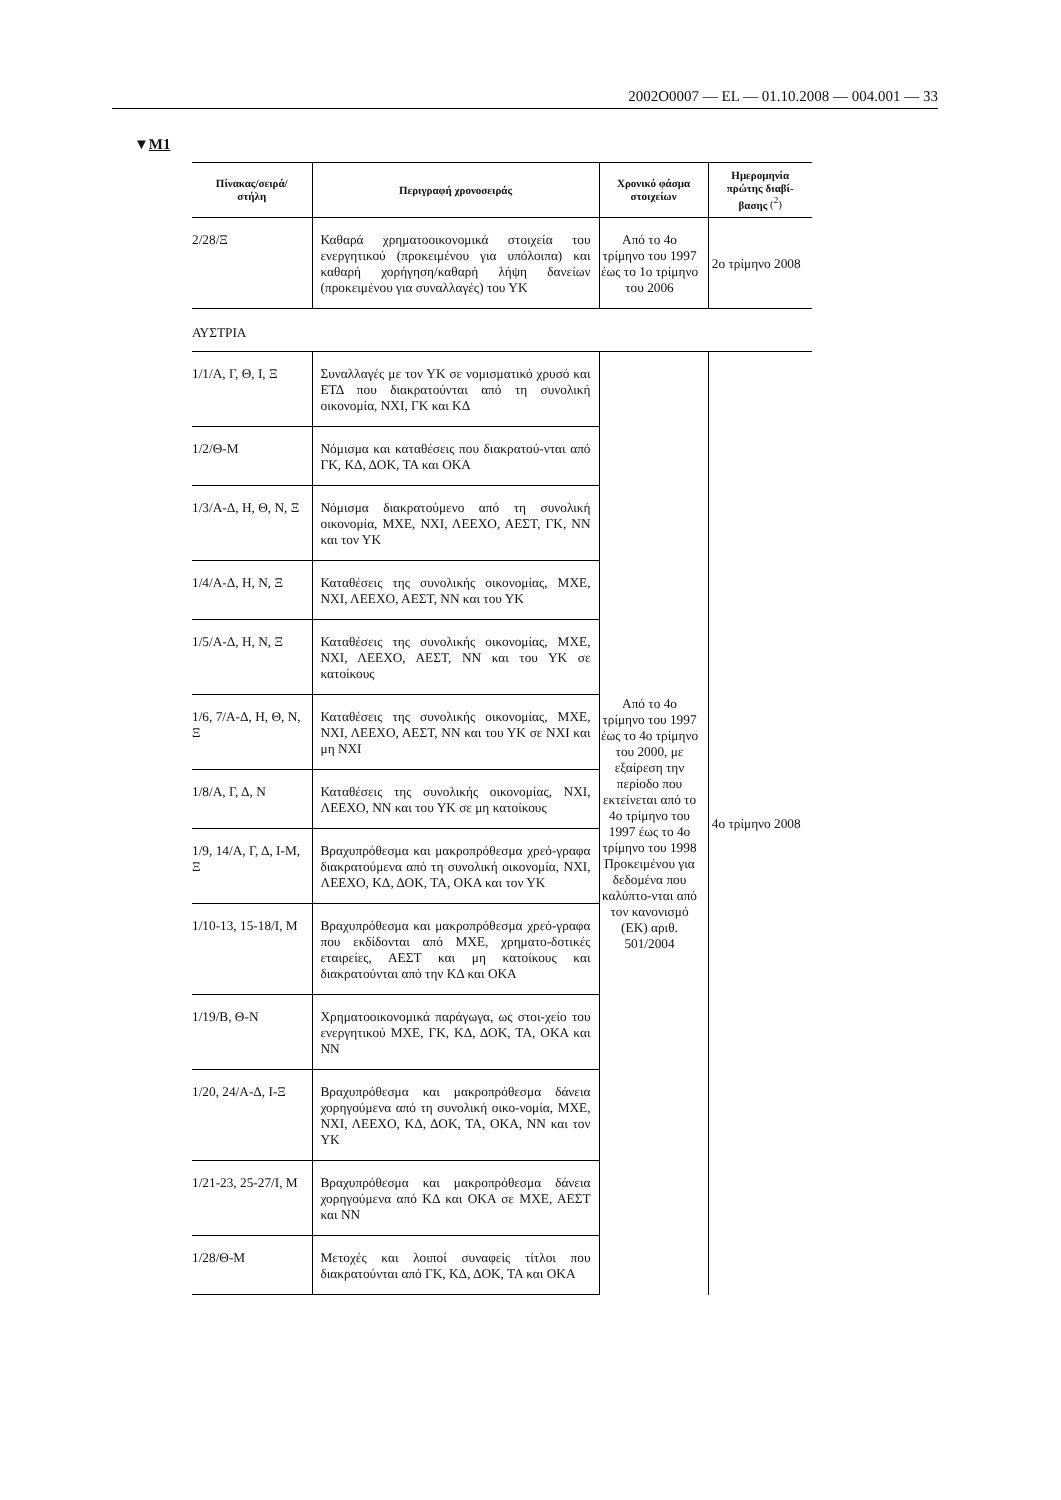2002O0007 — EL — 01.10.2008 — 004.001 — 33
▼M1
| Πίνακας/σειρά/ στήλη | Περιγραφή χρονοσειράς | Χρονικό φάσμα στοιχείων | Ημερομηνία πρώτης διαβί- βασης (<sup>2</sup>) |
| --- | --- | --- | --- |
| 2/28/Ξ | Καθαρά χρηματοοικονομικά στοιχεία του ενεργητικού (προκειμένου για υπόλοιπα) και καθαρή χορήγηση/καθαρή λήψη δανείων (προκειμένου για συναλλαγές) του ΥΚ | Από το 4ο τρίμηνο του 1997 έως το 1ο τρίμηνο του 2006 | 2ο τρίμηνο 2008 |
| ΑΥΣΤΡΙΑ | | | |
| 1/1/Α, Γ, Θ, Ι, Ξ | Συναλλαγές με τον ΥΚ σε νομισματικό χρυσό και ΕΤΔ που διακρατούνται από τη συνολική οικονομία, ΝΧΙ, ΓΚ και ΚΔ | Από το 4ο τρίμηνο του 1997 έως το 4ο τρίμηνο του 2000, με εξαίρεση την περίοδο που εκτείνεται από το 4ο τρίμηνο του 1997 έως το 4ο τρίμηνο του 1998 Προκειμένου για δεδομένα που καλύπτο-νται από τον κανονισμό (ΕΚ) αριθ. 501/2004 | 4ο τρίμηνο 2008 |
| 1/2/Θ-Μ | Νόμισμα και καταθέσεις που διακρατού-νται από ΓΚ, ΚΔ, ΔΟΚ, ΤΑ και ΟΚΑ | | |
| 1/3/Α-Δ, Η, Θ, Ν, Ξ | Νόμισμα διακρατούμενο από τη συνολική οικονομία, ΜΧΕ, ΝΧΙ, ΛΕΕΧΟ, ΑΕΣΤ, ΓΚ, ΝΝ και τον ΥΚ | | |
| 1/4/Α-Δ, Η, Ν, Ξ | Καταθέσεις της συνολικής οικονομίας, ΜΧΕ, ΝΧΙ, ΛΕΕΧΟ, ΑΕΣΤ, ΝΝ και του ΥΚ | | |
| 1/5/Α-Δ, Η, Ν, Ξ | Καταθέσεις της συνολικής οικονομίας, ΜΧΕ, ΝΧΙ, ΛΕΕΧΟ, ΑΕΣΤ, ΝΝ και του ΥΚ σε κατοίκους | | |
| 1/6, 7/Α-Δ, Η, Θ, Ν, Ξ | Καταθέσεις της συνολικής οικονομίας, ΜΧΕ, ΝΧΙ, ΛΕΕΧΟ, ΑΕΣΤ, ΝΝ και του ΥΚ σε ΝΧΙ και μη ΝΧΙ | | |
| 1/8/Α, Γ, Δ, Ν | Καταθέσεις της συνολικής οικονομίας, ΝΧΙ, ΛΕΕΧΟ, ΝΝ και του ΥΚ σε μη κατοίκους | | |
| 1/9, 14/Α, Γ, Δ, Ι-Μ, Ξ | Βραχυπρόθεσμα και μακροπρόθεσμα χρεό-γραφα διακρατούμενα από τη συνολική οικονομία, ΝΧΙ, ΛΕΕΧΟ, ΚΔ, ΔΟΚ, ΤΑ, ΟΚΑ και τον ΥΚ | | |
| 1/10-13, 15-18/Ι, Μ | Βραχυπρόθεσμα και μακροπρόθεσμα χρεό-γραφα που εκδίδονται από ΜΧΕ, χρηματο-δοτικές εταιρείες, ΑΕΣΤ και μη κατοίκους και διακρατούνται από την ΚΔ και ΟΚΑ | | |
| 1/19/Β, Θ-Ν | Χρηματοοικονομικά παράγωγα, ως στοι-χείο του ενεργητικού ΜΧΕ, ΓΚ, ΚΔ, ΔΟΚ, ΤΑ, ΟΚΑ και ΝΝ | | |
| 1/20, 24/Α-Δ, Ι-Ξ | Βραχυπρόθεσμα και μακροπρόθεσμα δάνεια χορηγούμενα από τη συνολική οικο-νομία, ΜΧΕ, ΝΧΙ, ΛΕΕΧΟ, ΚΔ, ΔΟΚ, ΤΑ, ΟΚΑ, ΝΝ και τον ΥΚ | | |
| 1/21-23, 25-27/Ι, Μ | Βραχυπρόθεσμα και μακροπρόθεσμα δάνεια χορηγούμενα από ΚΔ και ΟΚΑ σε ΜΧΕ, ΑΕΣΤ και ΝΝ | | |
| 1/28/Θ-Μ | Μετοχές και λοιποί συναφείς τίτλοι που διακρατούνται από ΓΚ, ΚΔ, ΔΟΚ, ΤΑ και ΟΚΑ | | |